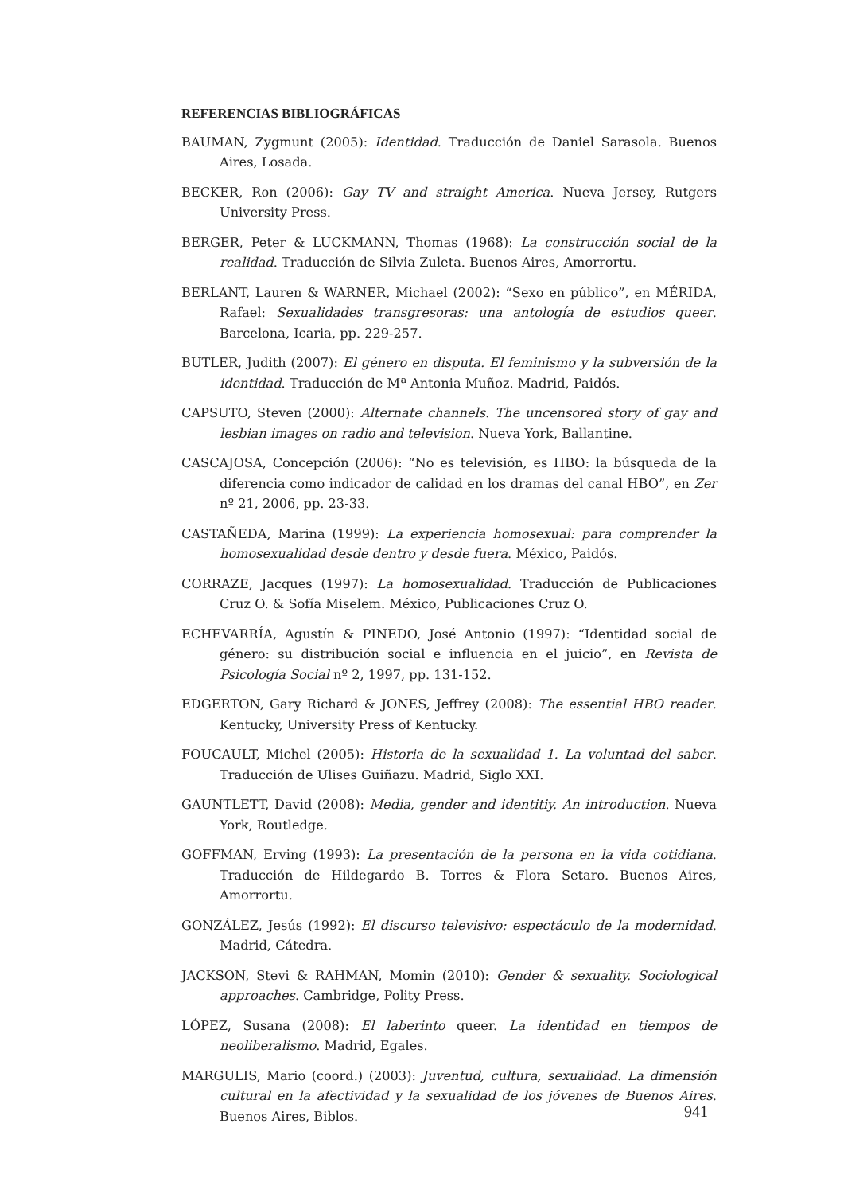REFERENCIAS BIBLIOGRÁFICAS
BAUMAN, Zygmunt (2005): Identidad. Traducción de Daniel Sarasola. Buenos Aires, Losada.
BECKER, Ron (2006): Gay TV and straight America. Nueva Jersey, Rutgers University Press.
BERGER, Peter & LUCKMANN, Thomas (1968): La construcción social de la realidad. Traducción de Silvia Zuleta. Buenos Aires, Amorrortu.
BERLANT, Lauren & WARNER, Michael (2002): “Sexo en público”, en MÉRIDA, Rafael: Sexualidades transgresoras: una antología de estudios queer. Barcelona, Icaria, pp. 229-257.
BUTLER, Judith (2007): El género en disputa. El feminismo y la subversión de la identidad. Traducción de Mª Antonia Muñoz. Madrid, Paidós.
CAPSUTO, Steven (2000): Alternate channels. The uncensored story of gay and lesbian images on radio and television. Nueva York, Ballantine.
CASCAJOSA, Concepción (2006): “No es televisión, es HBO: la búsqueda de la diferencia como indicador de calidad en los dramas del canal HBO”, en Zer nº 21, 2006, pp. 23-33.
CASTAÑEDA, Marina (1999): La experiencia homosexual: para comprender la homosexualidad desde dentro y desde fuera. México, Paidós.
CORRAZE, Jacques (1997): La homosexualidad. Traducción de Publicaciones Cruz O. & Sofía Miselem. México, Publicaciones Cruz O.
ECHEVARRÍA, Agustín & PINEDO, José Antonio (1997): “Identidad social de género: su distribución social e influencia en el juicio”, en Revista de Psicología Social nº 2, 1997, pp. 131-152.
EDGERTON, Gary Richard & JONES, Jeffrey (2008): The essential HBO reader. Kentucky, University Press of Kentucky.
FOUCAULT, Michel (2005): Historia de la sexualidad 1. La voluntad del saber. Traducción de Ulises Guiñazu. Madrid, Siglo XXI.
GAUNTLETT, David (2008): Media, gender and identitiy. An introduction. Nueva York, Routledge.
GOFFMAN, Erving (1993): La presentación de la persona en la vida cotidiana. Traducción de Hildegardo B. Torres & Flora Setaro. Buenos Aires, Amorrortu.
GONZÁLEZ, Jesús (1992): El discurso televisivo: espectáculo de la modernidad. Madrid, Cátedra.
JACKSON, Stevi & RAHMAN, Momin (2010): Gender & sexuality. Sociological approaches. Cambridge, Polity Press.
LÓPEZ, Susana (2008): El laberinto queer. La identidad en tiempos de neoliberalismo. Madrid, Egales.
MARGULIS, Mario (coord.) (2003): Juventud, cultura, sexualidad. La dimensión cultural en la afectividad y la sexualidad de los jóvenes de Buenos Aires. Buenos Aires, Biblos.
941